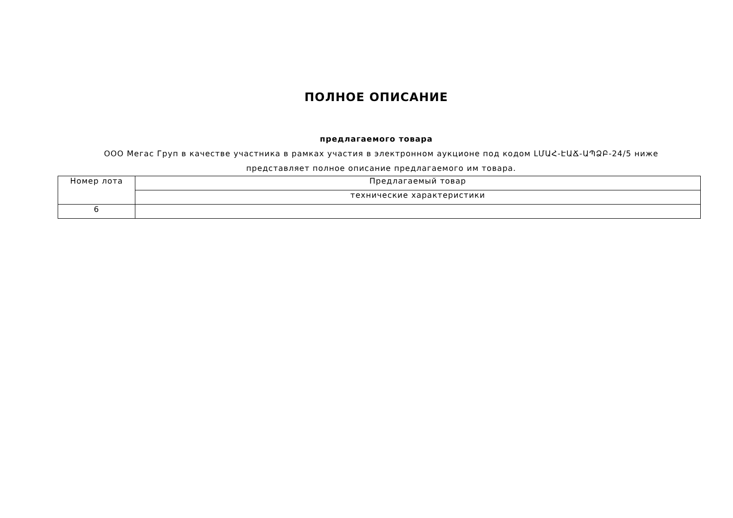ПОЛНОЕ ОПИСАНИЕ
предлагаемого товара
ООО Мегас Груп в качестве участника в рамках участия в электронном аукционе под кодом ԼՄԱՀ-ԷԱՃ-ԱՊՁԲ-24/5 ниже представляет полное описание предлагаемого им товара.
| Номер лота | Предлагаемый товар |
| --- | --- |
| | технические характеристики |
| 6 | |